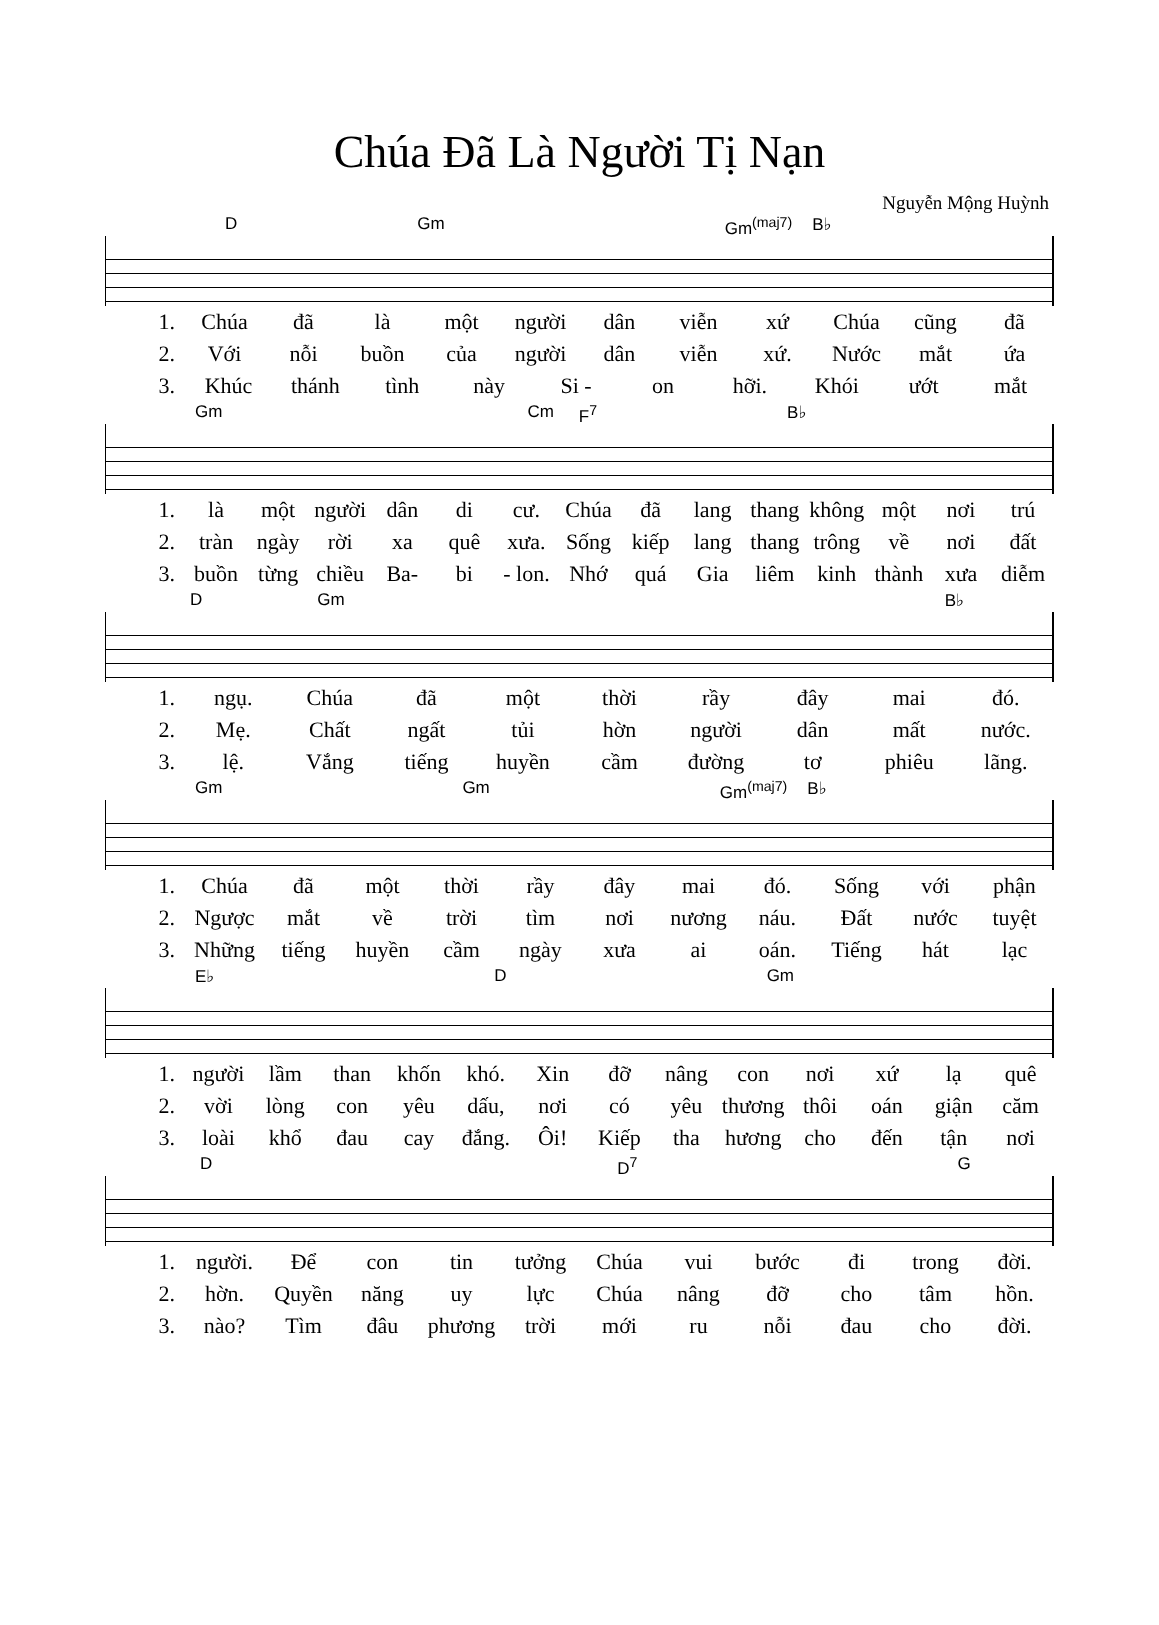Chúa Đã Là Người Tị Nạn
Nguyễn Mộng Huỳnh
D Gm Gm<sup>(maj7)</sup> B♭
1. Chúa đã là một người dân viễn xứ Chúa cũng đã
2. Với nỗi buồn của người dân viễn xứ. Nước mắt ứa
3. Khúc thánh tình này Si - on hỡi. Khói ướt mắt
Gm Cm F<sup>7</sup> B♭
1. là một người dân di cư. Chúa đã lang thang không một nơi trú
2. tràn ngày rời xa quê xưa. Sống kiếp lang thang trông về nơi đất
3. buồn từng chiều Ba- bi - lon. Nhớ quá Gia liêm kinh thành xưa diễm
D Gm B♭
1. ngụ. Chúa đã một thời rầy đây mai đó.
2. Mẹ. Chất ngất tủi hờn người dân mất nước.
3. lệ. Vắng tiếng huyền cầm đường tơ phiêu lãng.
Gm Gm Gm<sup>(maj7)</sup> B♭
1. Chúa đã một thời rầy đây mai đó. Sống với phận
2. Ngược mắt về trời tìm nơi nương náu. Đất nước tuyệt
3. Những tiếng huyền cầm ngày xưa ai oán. Tiếng hát lạc
E♭ D Gm
1. người lầm than khốn khó. Xin đỡ nâng con nơi xứ lạ quê
2. vời lòng con yêu dấu, nơi có yêu thương thôi oán giận căm
3. loài khổ đau cay đắng. Ôi! Kiếp tha hương cho đến tận nơi
D D<sup>7</sup> G
1. người. Để con tin tưởng Chúa vui bước đi trong đời.
2. hờn. Quyền năng uy lực Chúa nâng đỡ cho tâm hồn.
3. nào? Tìm đâu phương trời mới ru nỗi đau cho đời.